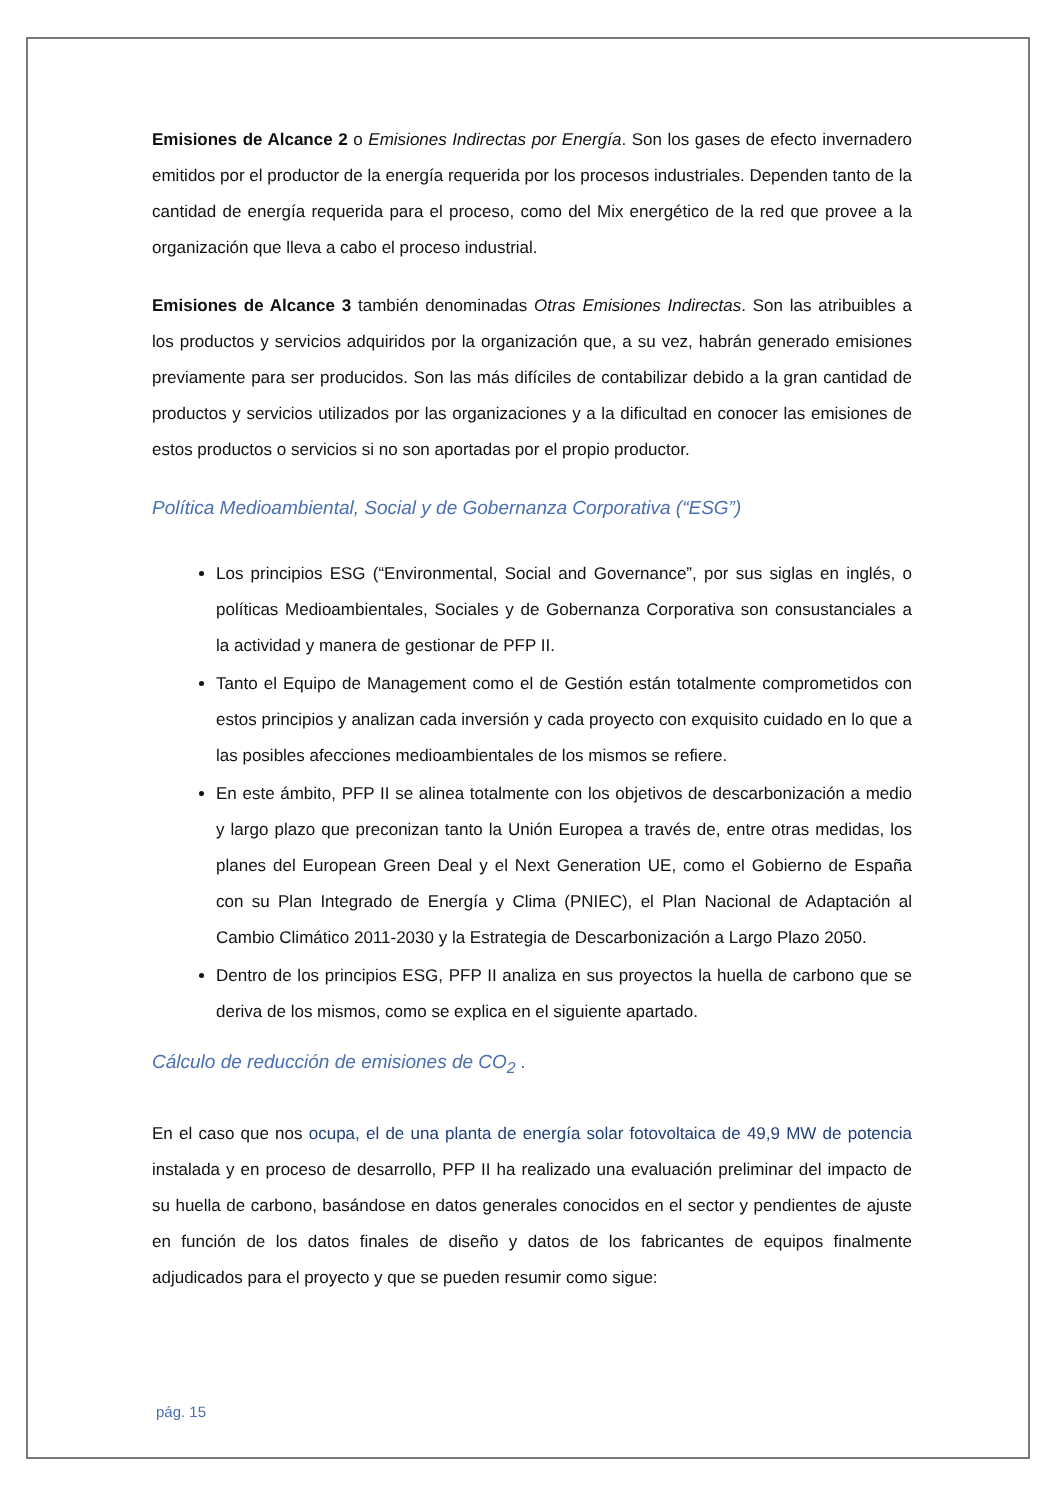Emisiones de Alcance 2 o Emisiones Indirectas por Energía. Son los gases de efecto invernadero emitidos por el productor de la energía requerida por los procesos industriales. Dependen tanto de la cantidad de energía requerida para el proceso, como del Mix energético de la red que provee a la organización que lleva a cabo el proceso industrial.
Emisiones de Alcance 3 también denominadas Otras Emisiones Indirectas. Son las atribuibles a los productos y servicios adquiridos por la organización que, a su vez, habrán generado emisiones previamente para ser producidos. Son las más difíciles de contabilizar debido a la gran cantidad de productos y servicios utilizados por las organizaciones y a la dificultad en conocer las emisiones de estos productos o servicios si no son aportadas por el propio productor.
Política Medioambiental, Social y de Gobernanza Corporativa (“ESG”)
Los principios ESG (“Environmental, Social and Governance”, por sus siglas en inglés, o políticas Medioambientales, Sociales y de Gobernanza Corporativa son consustanciales a la actividad y manera de gestionar de PFP II.
Tanto el Equipo de Management como el de Gestión están totalmente comprometidos con estos principios y analizan cada inversión y cada proyecto con exquisito cuidado en lo que a las posibles afecciones medioambientales de los mismos se refiere.
En este ámbito, PFP II se alinea totalmente con los objetivos de descarbonización a medio y largo plazo que preconizan tanto la Unión Europea a través de, entre otras medidas, los planes del European Green Deal y el Next Generation UE, como el Gobierno de España con su Plan Integrado de Energía y Clima (PNIEC), el Plan Nacional de Adaptación al Cambio Climático 2011-2030 y la Estrategia de Descarbonización a Largo Plazo 2050.
Dentro de los principios ESG, PFP II analiza en sus proyectos la huella de carbono que se deriva de los mismos, como se explica en el siguiente apartado.
Cálculo de reducción de emisiones de CO<sub>2</sub> .
En el caso que nos ocupa, el de una planta de energía solar fotovoltaica de 49,9 MW de potencia instalada y en proceso de desarrollo, PFP II ha realizado una evaluación preliminar del impacto de su huella de carbono, basándose en datos generales conocidos en el sector y pendientes de ajuste en función de los datos finales de diseño y datos de los fabricantes de equipos finalmente adjudicados para el proyecto y que se pueden resumir como sigue:
pág. 15